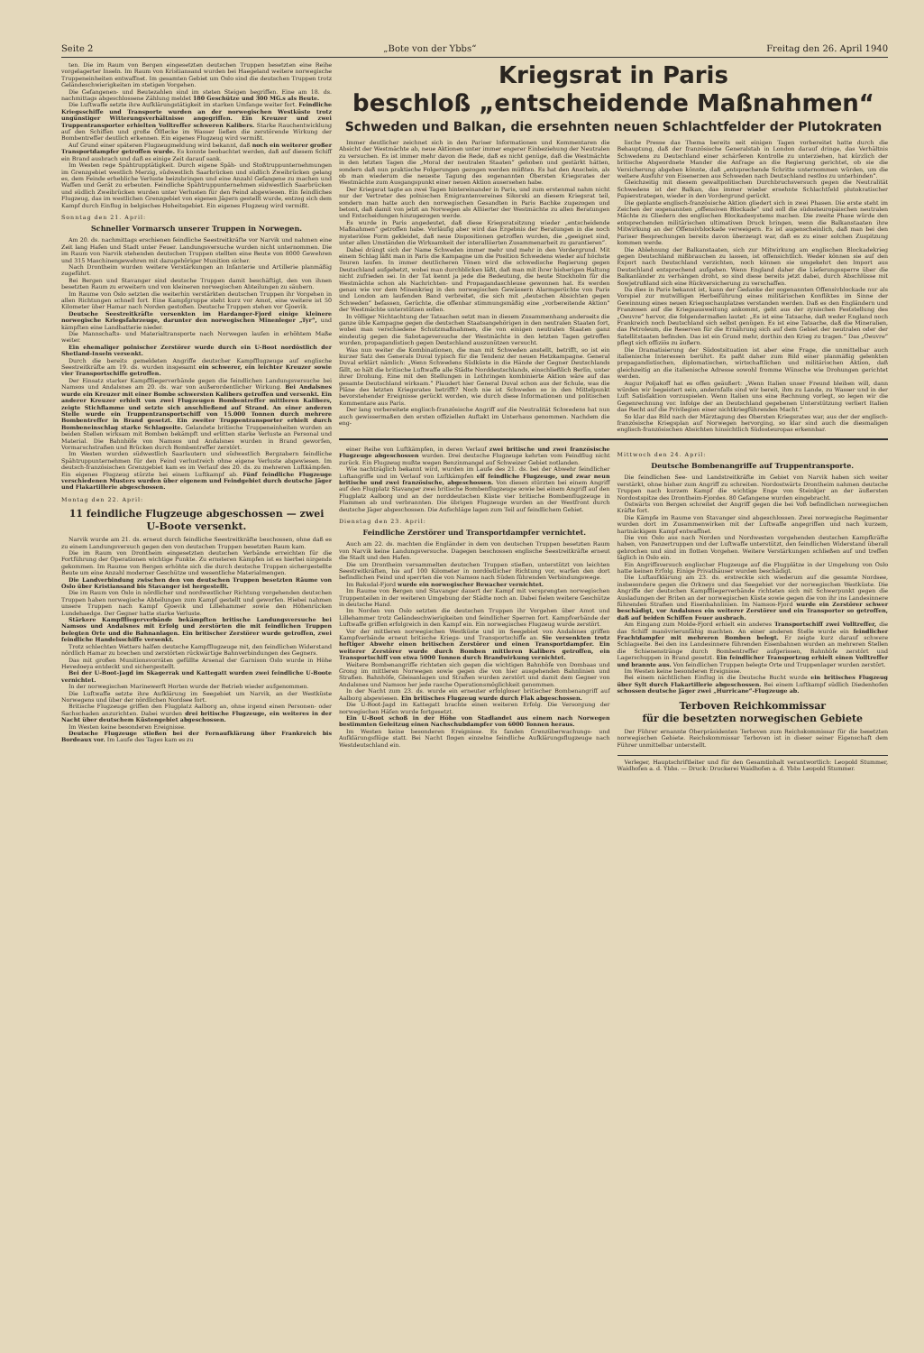Seite 2 „Bote von der Ybbs“Freitag den 26. April 1940
ten. Die im Raum von Bergen eingesetzten deutschen Truppen besetzten eine Reihe vorgelagerter Inseln. Im Raum von Kristiansand wurden bei Haegeland weitere norwegische Truppeneinheiten entwaffnet. Im gesamten Gebiet um Oslo sind die deutschen Truppen trotz Geländeschwierigkeiten im stetigen Vorgehen.
Die Gefangenen- und Beutezahlen sind im steten Steigen begriffen. Eine am 18. ds. nachmittags abgeschlossene Zählung meldet 180 Geschütze und 300 MG.s als Beute.
Die Luftwaffe setzte ihre Aufklärungstätigkeit im starken Umfange weiter fort. Feindliche Kriegsschiffe und Transporte wurden an der norwegischen Westküste trotz ungünstiger Witterungsverhältnisse angegriffen. Ein Kreuzer und zwei Truppentransporter erhielten Volltreffer schweren Kalibers. Starke Rauchentwicklung auf den Schiffen und große Ölflecke im Wasser ließen die zerstörende Wirkung der Bombentreffer deutlich erkennen. Ein eigenes Flugzeug wird vermißt.
Auf Grund einer späteren Flugzeugmeldung wird bekannt, daß noch ein weiterer großer Transportdampfer getroffen wurde. Es konnte beobachtet werden, daß auf diesem Schiff ein Brand ausbrach und daß es einige Zeit darauf sank.
Im Westen rege Spähtrupptätigkeit. Durch eigene Späh- und Stoßtruppunternehmungen im Grenzgebiet westlich Merzig, südwestlich Saarbrücken und südlich Zweibrücken gelang es, dem Feinde erhebliche Verluste beizubringen und eine Anzahl Gefangene zu machen und Waffen und Gerät zu erbeuten. Feindliche Spähtruppunternehmen südwestlich Saarbrücken und südlich Zweibrücken wurden unter Verlusten für den Feind abgewiesen. Ein feindliches Flugzeug, das im westlichen Grenzgebiet von eigenen Jägern gestellt wurde, entzog sich dem Kampf durch Einflug in belgisches Hoheitsgebiet. Ein eigenes Flugzeug wird vermißt.
Sonntag den 21. April:
Schneller Vormarsch unserer Truppen in Norwegen.
Am 20. ds. nachmittags erschienen feindliche Seestreitkräfte vor Narvik und nahmen eine Zeit lang Hafen und Stadt unter Feuer. Landungsversuche wurden nicht unternommen. Die im Raum von Narvik stehenden deutschen Truppen stellten eine Beute von 8000 Gewehren und 315 Maschinengewehren mit dazugehöriger Munition sicher.
Nach Drontheim wurden weitere Verstärkungen an Infanterie und Artillerie planmäßig zugeführt.
Bei Bergen und Stavanger sind deutsche Truppen damit beschäftigt, den von ihnen besetzten Raum zu erweitern und von kleineren norwegischen Abteilungen zu säubern.
Im Raume von Oslo setzten die weiterhin verstärkten deutschen Truppen ihr Vorgehen in allen Richtungen schnell fort. Eine Kampfgruppe steht kurz vor Amot, eine weitere ist 50 Kilometer über Hamar nach Norden gestoßen. Deutsche Truppen stehen vor Gjoevik.
Deutsche Seestreitkräfte versenkten im Hardanger-Fjord einige kleinere norwegische Kriegsfahrzeuge, darunter den norwegischen Minenleger „Tyr“, und kämpften eine Landbatterie nieder.
Die Mannschafts- und Materialtransporte nach Norwegen laufen in erhöhtem Maße weiter.
Ein ehemaliger polnischer Zerstörer wurde durch ein U-Boot nordöstlich der Shetland-Inseln versenkt.
Durch die bereits gemeldeten Angriffe deutscher Kampfflugzeuge auf englische Seestreitkräfte am 19. ds. wurden insgesamt ein schwerer, ein leichter Kreuzer sowie vier Transportschiffe getroffen.
Der Einsatz starker Kampffliegerverbände gegen die feindlichen Landungsversuche bei Namsos und Andalsnes am 20. ds. war von außerordentlicher Wirkung. Bei Andalsnes wurde ein Kreuzer mit einer Bombe schwersten Kalibers getroffen und versenkt. Ein anderer Kreuzer erhielt von zwei Flugzeugen Bombentreffer mittleren Kalibers, zeigte Stichflamme und setzte sich anschließend auf Strand. An einer anderen Stelle wurde ein Truppentransportschiff von 15.000 Tonnen durch mehrere Bombentreffer in Brand gesetzt. Ein zweiter Truppentransporter erhielt durch Bombeneinschlag starke Schlagseite. Gelandete britische Truppeneinheiten wurden an beiden Stellen wirksam mit Bomben bekämpft und erlitten starke Verluste an Personal und Material. Die Bahnhöfe von Namsos und Andalsnes wurden in Brand geworfen, Vormarschstraßen und Brücken durch Bombentreffer zerstört.
Im Westen wurden südwestlich Saarlautern und südwestlich Bergzabern feindliche Spähtruppunternehmen für den Feind verlustreich ohne eigene Verluste abgewiesen. Im deutsch-französischen Grenzgebiet kam es im Verlauf des 20. ds. zu mehreren Luftkämpfen. Ein eigenes Flugzeug stürzte bei einem Luftkampf ab. Fünf feindliche Flugzeuge verschiedenen Musters wurden über eigenem und Feindgebiet durch deutsche Jäger und Flakartillerie abgeschossen.
Montag den 22. April:
11 feindliche Flugzeuge abgeschossen — zwei U-Boote versenkt.
Narvik wurde am 21. ds. erneut durch feindliche Seestreitkräfte beschossen, ohne daß es zu einem Landungsversuch gegen den von deutschen Truppen besetzten Raum kam.
Die im Raum von Drontheim eingesetzten deutschen Verbände erreichten für die Fortführung der Operationen wichtige Punkte. Zu ernsteren Kämpfen ist es hierbei nirgends gekommen. Im Raume von Bergen erhöhte sich die durch deutsche Truppen sichergestellte Beute um eine Anzahl moderner Geschütze und wesentliche Materialmengen.
Die Landverbindung zwischen den von deutschen Truppen besetzten Räume von Oslo über Kristiansand bis Stavanger ist hergestellt.
Die im Raum von Oslo in nördlicher und nordwestlicher Richtung vorgehenden deutschen Truppen haben norwegische Abteilungen zum Kampf gestellt und geworfen. Hiebei nahmen unsere Truppen nach Kampf Gjoevik und Lillehammer sowie den Höhenrücken Lundehaedge. Der Gegner hatte starke Verluste.
Stärkere Kampffliegerverbände bekämpften britische Landungsversuche bei Namsos und Andalsnes mit Erfolg und zerstörten die mit feindlichen Truppen belegten Orte und die Bahnanlagen. Ein britischer Zerstörer wurde getroffen, zwei feindliche Handelsschiffe versenkt.
Trotz schlechten Wetters halfen deutsche Kampfflugzeuge mit, den feindlichen Widerstand nördlich Hamar zu brechen und zerstörten rückwärtige Bahnverbindungen des Gegners.
Das mit großen Munitionsvorräten gefüllte Arsenal der Garnison Oslo wurde in Höhe Hevedoeya entdeckt und sichergestellt.
Bei der U-Boot-Jagd im Skagerrak und Kattegatt wurden zwei feindliche U-Boote vernichtet.
In der norwegischen Marinewerft Horten wurde der Betrieb wieder aufgenommen.
Die Luftwaffe setzte ihre Aufklärung im Seegebiet um Narvik, an der Westküste Norwegens und über der nördlichen Nordsee fort.
Britische Flugzeuge griffen den Flugplatz Aalborg an, ohne irgend einen Personen- oder Sachschaden anzurichten. Dabei wurden drei britische Flugzeuge, ein weiteres in der Nacht über deutschem Küstengebiet abgeschossen.
Im Westen keine besonderen Ereignisse.
Deutsche Flugzeuge stießen bei der Fernaufklärung über Frankreich bis Bordeaux vor. Im Laufe des Tages kam es zu
Kriegsrat in Paris
beschloß „entscheidende Maßnahmen“
Schweden und Balkan, die ersehnten neuen Schlachtfelder der Plutokraten
Immer deutlicher zeichnet sich in den Pariser Informationen und Kommentaren die Absicht der Westmächte ab, neue Aktionen unter immer engerer Einbeziehung der Neutralen zu versuchen. Es ist immer mehr davon die Rede, daß es nicht genüge, daß die Westmächte in den letzten Tagen die „Moral der neutralen Staaten“ gehoben und gestärkt hätten, sondern daß nun praktische Folgerungen gezogen werden müßten. Es hat den Anschein, als ob man wiederum die neueste Tagung des sogenannten Obersten Kriegsrates der Westmächte zum Ausgangspunkt einer neuen Aktion ausersehen habe.
Der Kriegsrat tagte an zwei Tagen hintereinander in Paris, und zum erstenmal nahm nicht nur der Vertreter des polnischen Emigrantenvereines Sikorski an diesem Kriegsrat teil, sondern man hatte auch den norwegischen Gesandten in Paris Bachke zugezogen und betont, daß damit von jetzt an Norwegen als Alliierter der Westmächte zu allen Beratungen und Entscheidungen hinzugezogen werde.
Es wurde in Paris angedeutet, daß diese Kriegsratsitzung wieder „entscheidende Maßnahmen“ getroffen habe. Vorläufig aber wird das Ergebnis der Beratungen in die noch mysteriöse Form gekleidet, daß neue Dispositionen getroffen wurden, die „geeignet sind, unter allen Umständen die Wirksamkeit der interalliierten Zusammenarbeit zu garantieren“.
Dabei drängt sich der Name Schweden immer mehr und mehr in den Vordergrund. Mit einem Schlag läßt man in Paris die Kampagne um die Position Schwedens wieder auf höchste Touren laufen. In immer deutlicheren Tönen wird die schwedische Regierung gegen Deutschland aufgehetzt, wobei man durchblicken läßt, daß man mit ihrer bisherigen Haltung nicht zufrieden sei. In der Tat kennt ja jede die Bedeutung, die heute Stockholm für die Westmächte schon als Nachrichten- und Propagandaschleuse gewonnen hat. Es werden genau wie vor dem Minenkrieg in den norwegischen Gewässern Alarmgerüchte von Paris und London am laufenden Band verbreitet, die sich mit „deutschen Absichten gegen Schweden“ befassen, Gerüchte, die offenbar stimmungsmäßig eine „vorbereitende Aktion“ der Westmächte unterstützen sollen.
In völliger Nichtachtung der Tatsachen setzt man in diesem Zusammenhang anderseits die ganze üble Kampagne gegen die deutschen Staatsangehörigen in den neutralen Staaten fort, wobei man verschiedene Schutzmaßnahmen, die von einigen neutralen Staaten ganz eindeutig gegen die Sabotageversuche der Westmächte in den letzten Tagen getroffen wurden, propagandistisch gegen Deutschland auszunützen versucht.
Was nun weiter die Kombinationen, die man mit Schweden anstellt, betrifft, so ist ein kurzer Satz des Generals Duval typisch für die Tendenz der neuen Hetzkampagne. General Duval erklärt nämlich: „Wenn Schwedens Südküste in die Hände der Gegner Deutschlands fällt, so hält die britische Luftwaffe alle Städte Norddeutschlands, einschließlich Berlin, unter ihrer Drohung. Eine mit den Stellungen in Lothringen kombinierte Aktion wäre auf das gesamte Deutschland wirksam.“ Plaudert hier General Duval schon aus der Schule, was die Pläne des letzten Kriegsrates betrifft? Noch nie ist Schweden so in den Mittelpunkt bevorstehender Ereignisse gerückt worden, wie durch diese Informationen und politischen Kommentare aus Paris.
Der lang vorbereitete englisch-französische Angriff auf die Neutralität Schwedens hat nun auch gewissermaßen den ersten offiziellen Auftakt im Unterhaus genommen. Nachdem die eng-
lische Presse das Thema bereits seit einigen Tagen vorbereitet hatte durch die Behauptung, daß der französische Generalstab in London darauf dringe, das Verhältnis Schwedens zu Deutschland einer schärferen Kontrolle zu unterziehen, hat kürzlich der britische Abgeordnete Mander die Anfrage an die Regierung gerichtet, ob sie die Versicherung abgeben könnte, daß „entsprechende Schritte unternommen würden, um die weitere Ausfuhr von Eisenerzen aus Schweden nach Deutschland restlos zu unterbinden“.
Gleichzeitig mit diesem gewaltpolitischen Durchbruchsversuch gegen die Neutralität Schwedens ist der Balkan, das immer wieder ersehnte Schlachtfeld plutokratischer Papierstrategen, wieder in den Vordergrund gerückt.
Die geplante englisch-französische Aktion gliedert sich in zwei Phasen. Die erste steht im Zeichen der sogenannten „offensiven Blockade“ und soll die südosteuropäischen neutralen Mächte zu Gliedern des englischen Blockadesystems machen. Die zweite Phase würde den entsprechenden militärischen ultimativen Druck bringen, wenn die Balkanstaaten ihre Mitwirkung an der Offensivblockade verweigern. Es ist augenscheinlich, daß man bei den Pariser Besprechungen bereits davon überzeugt war, daß es zu einer solchen Zuspitzung kommen werde.
Die Ablehnung der Balkanstaaten, sich zur Mitwirkung am englischen Blockadekrieg gegen Deutschland mißbrauchen zu lassen, ist offensichtlich. Weder können sie auf den Export nach Deutschland verzichten, noch können sie umgekehrt den Import aus Deutschland entsprechend aufgeben. Wenn England daher die Lieferungssperre über die Balkanländer zu verhängen droht, so sind diese bereits jetzt dabei, durch Abschlüsse mit Sowjetrußland sich eine Rückversicherung zu verschaffen.
Da dies in Paris bekannt ist, kann der Gedanke der sogenannten Offensivblockade nur als Vorspiel zur mutwilligen Herbeiführung eines militärischen Konfliktes im Sinne der Gewinnung eines neuen Kriegsschauplatzes verstanden werden. Daß es den Engländern und Franzosen auf die Kriegsausweitung ankommt, geht aus der zynischen Feststellung des „Oeuvre“ hervor, die folgendermaßen lautet: „Es ist eine Tatsache, daß weder England noch Frankreich noch Deutschland sich selbst genügen. Es ist eine Tatsache, daß die Mineralien, das Petroleum, die Reserven für die Ernährung sich auf dem Gebiet der neutralen oder der Satellitstaaten befinden. Das ist ein Grund mehr, dorthin den Krieg zu tragen.“ Das „Oeuvre“ pflegt sich offiziös zu äußern.
Die Dramatisierung der Südostsituation ist aber eine Frage, die unmittelbar auch italienische Interessen berührt. Es paßt daher zum Bild einer planmäßig gelenkten propagandistischen, diplomatischen, wirtschaftlichen und militärischen Aktion, daß gleichzeitig an die italienische Adresse sowohl fromme Wünsche wie Drohungen gerichtet werden.
Augur Poljakoff hat es offen geäußert: „Wenn Italien unser Freund bleiben will, dann würden wir begeistert sein, andernfalls sind wir bereit, ihm zu Lande, zu Wasser und in der Luft Satisfaktion vorzuspielen. Wenn Italien uns eine Rechnung vorlegt, so legen wir die Gegenrechnung vor. Infolge der an Deutschland gegebenen Unterstützung verliert Italien das Recht auf die Privilegien einer nichtkriegführenden Macht.“
So klar das Bild nach der Märztagung des Obersten Kriegsrates war, aus der der englisch-französische Kriegsplan auf Norwegen hervorging, so klar sind auch die diesmaligen englisch-französischen Absichten hinsichtlich Südosteuropas erkennbar.
einer Reihe von Luftkämpfen, in deren Verlauf zwei britische und zwei französische Flugzeuge abgeschossen wurden. Drei deutsche Flugzeuge kehrten vom Feindflug nicht zurück. Ein Flugzeug mußte wegen Benzinmangel auf Schweizer Gebiet notlanden.
Wie nachträglich bekannt wird, wurden im Laufe des 21. ds. bei der Abwehr feindlicher Luftangriffe und im Verlauf von Luftkämpfen elf feindliche Flugzeuge, und zwar neun britische und zwei französische, abgeschossen. Von diesen stürzten bei einem Angriff auf den Flugplatz Stavanger zwei britische Bombenflugzeuge sowie bei einem Angriff auf den Flugplatz Aalborg und an der norddeutschen Küste vier britische Bombenflugzeuge in Flammen ab und verbrannten. Die übrigen Flugzeuge wurden an der Westfront durch deutsche Jäger abgeschossen. Die Aufschläge lagen zum Teil auf feindlichem Gebiet.
Dienstag den 23. April:
Feindliche Zerstörer und Transportdampfer vernichtet.
Auch am 22. ds. machten die Engländer in dem von deutschen Truppen besetzten Raum von Narvik keine Landungsversuche. Dagegen beschossen englische Seestreitkräfte erneut die Stadt und den Hafen.
Die um Drontheim versammelten deutschen Truppen stießen, unterstützt von leichten Seestreitkräften, bis auf 100 Kilometer in nordöstlicher Richtung vor, warfen den dort befindlichen Feind und sperrten die von Namsos nach Süden führenden Verbindungswege.
Im Baksdal-Fjord wurde ein norwegischer Bewacher vernichtet.
Im Raume von Bergen und Stavanger dauert der Kampf mit versprengten norwegischen Truppenteilen in der weiteren Umgebung der Städte noch an. Dabei fielen weitere Geschütze in deutsche Hand.
Im Norden von Oslo setzten die deutschen Truppen ihr Vorgehen über Amot und Lillehammer trotz Geländeschwierigkeiten und feindlicher Sperren fort. Kampfverbände der Luftwaffe griffen erfolgreich in den Kampf ein. Ein norwegisches Flugzeug wurde zerstört.
Vor der mittleren norwegischen Westküste und im Seegebiet von Andalsnes griffen Kampfverbände erneut britische Kriegs- und Transportschiffe an. Sie versenkten trotz heftiger Abwehr einen britischen Zerstörer und einen Transportdampfer. Ein weiterer Zerstörer wurde durch Bomben mittleren Kalibers getroffen, ein Transportschiff von etwa 5000 Tonnen durch Brandwirkung vernichtet.
Weitere Bombenangriffe richteten sich gegen die wichtigen Bahnhöfe von Dombaas und Grong im mittleren Norwegen sowie gegen die von hier ausgehenden Bahnlinien und Straßen. Bahnhöfe, Gleisanlagen und Straßen wurden zerstört und damit dem Gegner von Andalsnes und Namsos her jede rasche Operationsmöglichkeit genommen.
In der Nacht zum 23. ds. wurde ein erneuter erfolgloser britischer Bombenangriff auf Aalborg abgewiesen. Ein britisches Flugzeug wurde durch Flak abgeschossen.
Die U-Boot-Jagd im Kattegatt brachte einen weiteren Erfolg. Die Versorgung der norwegischen Häfen wurde fortgesetzt.
Ein U-Boot schoß in der Höhe von Stadlandet aus einem nach Norwegen bestimmten Geleitzug einen Nachschubdampfer von 6000 Tonnen heraus.
Im Westen keine besonderen Ereignisse. Es fanden Grenzüberwachungs- und Aufklärungsflüge statt. Bei Nacht flogen einzelne feindliche Aufklärungsflugzeuge nach Westdeutschland ein.
Mittwoch den 24. April:
Deutsche Bombenangriffe auf Truppentransporte.
Die feindlichen See- und Landstreitkräfte im Gebiet von Narvik haben sich weiter verstärkt, ohne bisher zum Angriff zu schreiten. Nordostwärts Drontheim nahmen deutsche Truppen nach kurzem Kampf die wichtige Enge von Steinkjer an der äußersten Nordostspitze des Drontheim-Fjordes. 80 Gefangene wurden eingebracht.
Ostwärts von Bergen schreitet der Angriff gegen die bei Voß befindlichen norwegischen Kräfte fort.
Die Kämpfe im Raume von Stavanger sind abgeschlossen. Zwei norwegische Regimenter wurden dort im Zusammenwirken mit der Luftwaffe angegriffen und nach kurzem, hartnäckigem Kampf entwaffnet.
Die von Oslo aus nach Norden und Nordwesten vorgehenden deutschen Kampfkräfte haben, von Panzertruppen und der Luftwaffe unterstützt, den feindlichen Widerstand überall gebrochen und sind im flotten Vorgehen. Weitere Verstärkungen schließen auf und treffen täglich in Oslo ein.
Ein Angriffsversuch englischer Flugzeuge auf die Flugplätze in der Umgebung von Oslo hatte keinen Erfolg. Einige Privathäuser wurden beschädigt.
Die Luftaufklärung am 23. ds. erstreckte sich wiederum auf die gesamte Nordsee, insbesondere gegen die Orkneys und das Seegebiet vor der norwegischen Westküste. Die Angriffe der deutschen Kampffliegerverbände richteten sich mit Schwerpunkt gegen die Ausladungen der Briten an der norwegischen Küste sowie gegen die von ihr ins Landesinnere führenden Straßen und Eisenbahnlinien. Im Namsos-Fjord wurde ein Zerstörer schwer beschädigt, vor Andalsnes ein weiterer Zerstörer und ein Transporter so getroffen, daß auf beiden Schiffen Feuer ausbrach.
Am Eingang zum Molde-Fjord erhielt ein anderes Transportschiff zwei Volltreffer, die das Schiff manövrierunfähig machten. An einer anderen Stelle wurde ein feindlicher Frachtdampfer mit mehreren Bomben belegt. Er zeigte kurz darauf schwere Schlagseite. Bei den ins Landesinnere führenden Eisenbahnen wurden an mehreren Stellen die Schienenstränge durch Bombentreffer aufgerissen, Bahnhöfe zerstört und Lagerschuppen in Brand gesetzt. Ein feindlicher Transportzug erhielt einen Volltreffer und brannte aus. Von feindlichen Truppen belegte Orte und Truppenlager wurden zerstört.
Im Westen keine besonderen Ereignisse.
Bei einem nächtlichen Einflug in die Deutsche Bucht wurde ein britisches Flugzeug über Sylt durch Flakartillerie abgeschossen. Bei einem Luftkampf südlich Diedenhofen schossen deutsche Jäger zwei „Hurricane“-Flugzeuge ab.
Terboven Reichkommissar
für die besetzten norwegischen Gebiete
Der Führer ernannte Oberpräsidenten Terboven zum Reichskommissar für die besetzten norwegischen Gebiete. Reichskommissar Terboven ist in dieser seiner Eigenschaft dem Führer unmittelbar unterstellt.
Verleger, Hauptschriftleiter und für den Gesamtinhalt verantwortlich: Leopold Stummer, Waidhofen a. d. Ybbs. — Druck: Druckerei Waidhofen a. d. Ybbs Leopold Stummer.